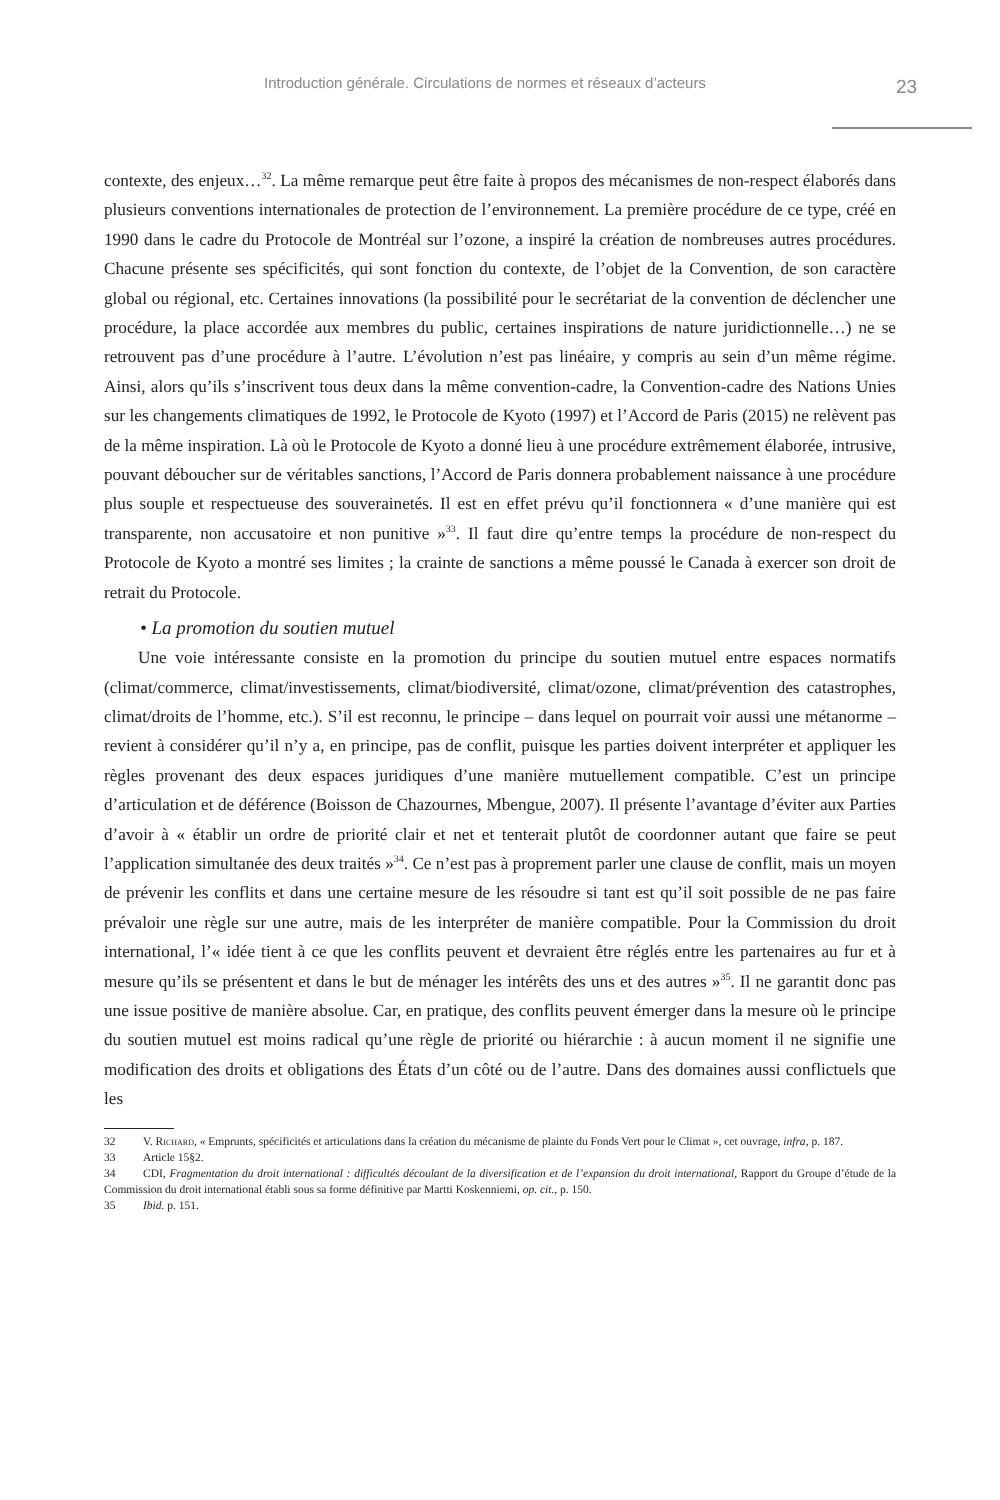Introduction générale. Circulations de normes et réseaux d’acteurs 23
contexte, des enjeux…<sup>32</sup>. La même remarque peut être faite à propos des mécanismes de non-respect élaborés dans plusieurs conventions internationales de protection de l’environnement. La première procédure de ce type, créé en 1990 dans le cadre du Protocole de Montréal sur l’ozone, a inspiré la création de nombreuses autres procédures. Chacune présente ses spécificités, qui sont fonction du contexte, de l’objet de la Convention, de son caractère global ou régional, etc. Certaines innovations (la possibilité pour le secrétariat de la convention de déclencher une procédure, la place accordée aux membres du public, certaines inspirations de nature juridictionnelle…) ne se retrouvent pas d’une procédure à l’autre. L’évolution n’est pas linéaire, y compris au sein d’un même régime. Ainsi, alors qu’ils s’inscrivent tous deux dans la même convention-cadre, la Convention-cadre des Nations Unies sur les changements climatiques de 1992, le Protocole de Kyoto (1997) et l’Accord de Paris (2015) ne relèvent pas de la même inspiration. Là où le Protocole de Kyoto a donné lieu à une procédure extrêmement élaborée, intrusive, pouvant déboucher sur de véritables sanctions, l’Accord de Paris donnera probablement naissance à une procédure plus souple et respectueuse des souverainetés. Il est en effet prévu qu’il fonctionnera « d’une manière qui est transparente, non accusatoire et non punitive »<sup>33</sup>. Il faut dire qu’entre temps la procédure de non-respect du Protocole de Kyoto a montré ses limites ; la crainte de sanctions a même poussé le Canada à exercer son droit de retrait du Protocole.
• La promotion du soutien mutuel
Une voie intéressante consiste en la promotion du principe du soutien mutuel entre espaces normatifs (climat/commerce, climat/investissements, climat/biodiversité, climat/ozone, climat/prévention des catastrophes, climat/droits de l’homme, etc.). S’il est reconnu, le principe – dans lequel on pourrait voir aussi une métanorme – revient à considérer qu’il n’y a, en principe, pas de conflit, puisque les parties doivent interpréter et appliquer les règles provenant des deux espaces juridiques d’une manière mutuellement compatible. C’est un principe d’articulation et de déférence (Boisson de Chazournes, Mbengue, 2007). Il présente l’avantage d’éviter aux Parties d’avoir à « établir un ordre de priorité clair et net et tenterait plutôt de coordonner autant que faire se peut l’application simultanée des deux traités »<sup>34</sup>. Ce n’est pas à proprement parler une clause de conflit, mais un moyen de prévenir les conflits et dans une certaine mesure de les résoudre si tant est qu’il soit possible de ne pas faire prévaloir une règle sur une autre, mais de les interpréter de manière compatible. Pour la Commission du droit international, l’« idée tient à ce que les conflits peuvent et devraient être réglés entre les partenaires au fur et à mesure qu’ils se présentent et dans le but de ménager les intérêts des uns et des autres »<sup>35</sup>. Il ne garantit donc pas une issue positive de manière absolue. Car, en pratique, des conflits peuvent émerger dans la mesure où le principe du soutien mutuel est moins radical qu’une règle de priorité ou hiérarchie : à aucun moment il ne signifie une modification des droits et obligations des États d’un côté ou de l’autre. Dans des domaines aussi conflictuels que les
32 V. Richard, « Emprunts, spécificités et articulations dans la création du mécanisme de plainte du Fonds Vert pour le Climat », cet ouvrage, infra, p. 187.
33 Article 15§2.
34 CDI, Fragmentation du droit international : difficultés découlant de la diversification et de l’expansion du droit international, Rapport du Groupe d’étude de la Commission du droit international établi sous sa forme définitive par Martti Koskenniemi, op. cit., p. 150.
35 Ibid. p. 151.